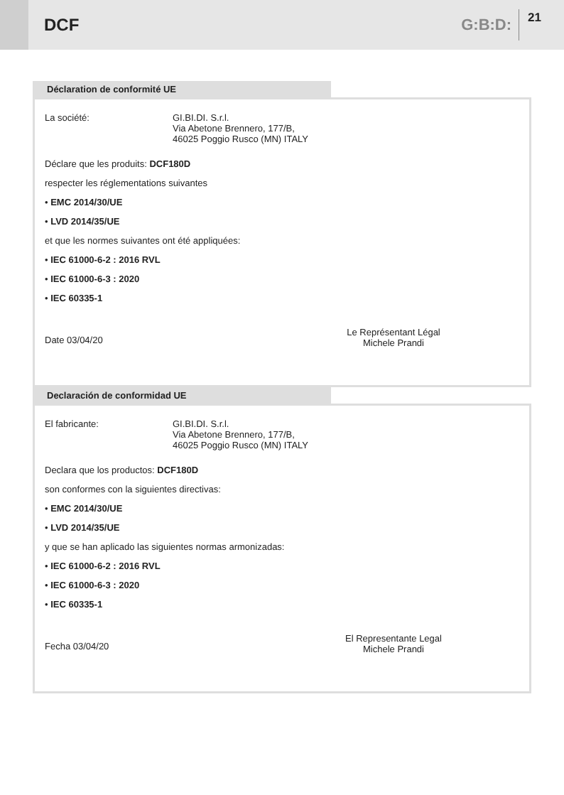DCF G:B:D:
21
Déclaration de conformité UE
La société: GI.BI.DI. S.r.l.
Via Abetone Brennero, 177/B,
46025 Poggio Rusco (MN) ITALY
Déclare que les produits: DCF180D
respecter les réglementations suivantes
• EMC 2014/30/UE
• LVD 2014/35/UE
et que les normes suivantes ont été appliquées:
• IEC 61000-6-2 : 2016 RVL
• IEC 61000-6-3 : 2020
• IEC 60335-1
Le Représentant Légal
Michele Prandi
Date 03/04/20
Declaración de conformidad UE
El fabricante: GI.BI.DI. S.r.l.
Via Abetone Brennero, 177/B,
46025 Poggio Rusco (MN) ITALY
Declara que los productos: DCF180D
son conformes con la siguientes directivas:
• EMC 2014/30/UE
• LVD 2014/35/UE
y que se han aplicado las siguientes normas armonizadas:
• IEC 61000-6-2 : 2016 RVL
• IEC 61000-6-3 : 2020
• IEC 60335-1
El Representante Legal
Michele Prandi
Fecha 03/04/20